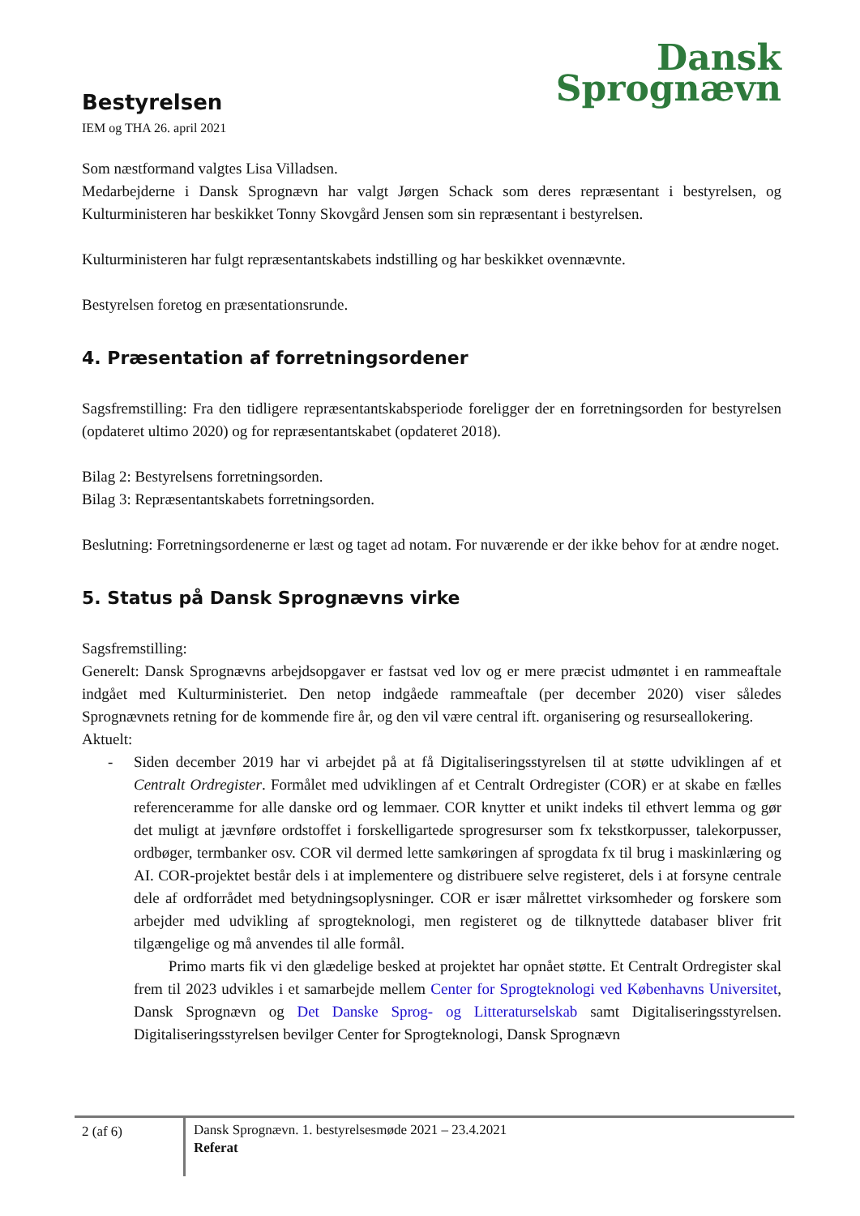Dansk
Sprognævn
Bestyrelsen
IEM og THA 26. april 2021
Som næstformand valgtes Lisa Villadsen.
Medarbejderne i Dansk Sprognævn har valgt Jørgen Schack som deres repræsentant i bestyrelsen, og Kulturministeren har beskikket Tonny Skovgård Jensen som sin repræsentant i bestyrelsen.
Kulturministeren har fulgt repræsentantskabets indstilling og har beskikket ovennævnte.
Bestyrelsen foretog en præsentationsrunde.
4. Præsentation af forretningsordener
Sagsfremstilling: Fra den tidligere repræsentantskabsperiode foreligger der en forretningsorden for bestyrelsen (opdateret ultimo 2020) og for repræsentantskabet (opdateret 2018).
Bilag 2: Bestyrelsens forretningsorden.
Bilag 3: Repræsentantskabets forretningsorden.
Beslutning: Forretningsordenerne er læst og taget ad notam. For nuværende er der ikke behov for at ændre noget.
5. Status på Dansk Sprognævns virke
Sagsfremstilling:
Generelt: Dansk Sprognævns arbejdsopgaver er fastsat ved lov og er mere præcist udmøntet i en rammeaftale indgået med Kulturministeriet. Den netop indgåede rammeaftale (per december 2020) viser således Sprognævnets retning for de kommende fire år, og den vil være central ift. organisering og resurseallokering.
Aktuelt:
- Siden december 2019 har vi arbejdet på at få Digitaliseringsstyrelsen til at støtte udviklingen af et Centralt Ordregister. Formålet med udviklingen af et Centralt Ordregister (COR) er at skabe en fælles referenceramme for alle danske ord og lemmaer. COR knytter et unikt indeks til ethvert lemma og gør det muligt at jævnføre ordstoffet i forskelligartede sprogresurser som fx tekstkorpusser, talekorpusser, ordbøger, termbanker osv. COR vil dermed lette samkøringen af sprogdata fx til brug i maskinlæring og AI. COR-projektet består dels i at implementere og distribuere selve registeret, dels i at forsyne centrale dele af ordforrådet med betydningsoplysninger. COR er især målrettet virksomheder og forskere som arbejder med udvikling af sprogteknologi, men registeret og de tilknyttede databaser bliver frit tilgængelige og må anvendes til alle formål.
Primo marts fik vi den glædelige besked at projektet har opnået støtte. Et Centralt Ordregister skal frem til 2023 udvikles i et samarbejde mellem Center for Sprogteknologi ved Københavns Universitet, Dansk Sprognævn og Det Danske Sprog- og Litteraturselskab samt Digitaliseringsstyrelsen. Digitaliseringsstyrelsen bevilger Center for Sprogteknologi, Dansk Sprognævn
2 (af 6)
Dansk Sprognævn. 1. bestyrelsesmøde 2021 – 23.4.2021
Referat